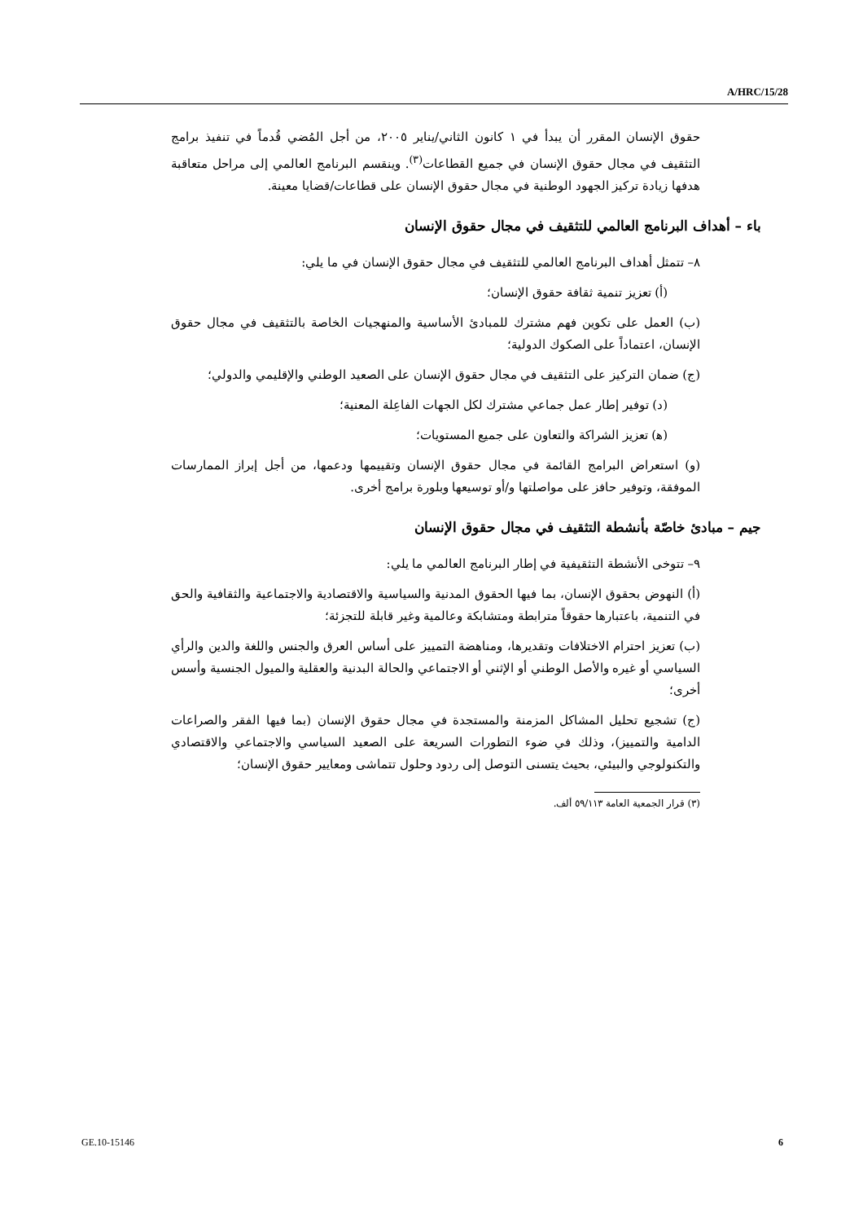A/HRC/15/28
حقوق الإنسان المقرر أن يبدأ في ١ كانون الثاني/يناير ٢٠٠٥، من أجل المُضي قُدماً في تنفيذ برامج التثقيف في مجال حقوق الإنسان في جميع القطاعات<sup>(٣)</sup>. وينقسم البرنامج العالمي إلى مراحل متعاقبة هدفها زيادة تركيز الجهود الوطنية في مجال حقوق الإنسان على قطاعات/قضايا معينة.
باء – أهداف البرنامج العالمي للتثقيف في مجال حقوق الإنسان
٨– تتمثل أهداف البرنامج العالمي للتثقيف في مجال حقوق الإنسان في ما يلي:
(أ) تعزيز تنمية ثقافة حقوق الإنسان؛
(ب) العمل على تكوين فهم مشترك للمبادئ الأساسية والمنهجيات الخاصة بالتثقيف في مجال حقوق الإنسان، اعتماداً على الصكوك الدولية؛
(ج) ضمان التركيز على التثقيف في مجال حقوق الإنسان على الصعيد الوطني والإقليمي والدولي؛
(د) توفير إطار عمل جماعي مشترك لكل الجهات الفاعِلة المعنية؛
(ﻫ) تعزيز الشراكة والتعاون على جميع المستويات؛
(و) استعراض البرامج القائمة في مجال حقوق الإنسان وتقييمها ودعمها، من أجل إبراز الممارسات الموفقة، وتوفير حافز على مواصلتها و/أو توسيعها وبلورة برامج أخرى.
جيم – مبادئ خاصّة بأنشطة التثقيف في مجال حقوق الإنسان
٩– تتوخى الأنشطة التثقيفية في إطار البرنامج العالمي ما يلي:
(أ) النهوض بحقوق الإنسان، بما فيها الحقوق المدنية والسياسية والاقتصادية والاجتماعية والثقافية والحق في التنمية، باعتبارها حقوقاً مترابطة ومتشابكة وعالمية وغير قابلة للتجزئة؛
(ب) تعزيز احترام الاختلافات وتقديرها، ومناهضة التمييز على أساس العرق والجنس واللغة والدين والرأي السياسي أو غيره والأصل الوطني أو الإثني أو الاجتماعي والحالة البدنية والعقلية والميول الجنسية وأسس أخرى؛
(ج) تشجيع تحليل المشاكل المزمنة والمستجدة في مجال حقوق الإنسان (بما فيها الفقر والصراعات الدامية والتمييز)، وذلك في ضوء التطورات السريعة على الصعيد السياسي والاجتماعي والاقتصادي والتكنولوجي والبيئي، بحيث يتسنى التوصل إلى ردود وحلول تتماشى ومعايير حقوق الإنسان؛
(٣) قرار الجمعية العامة ٥٩/١١٣ ألف.
GE.10-15146 6